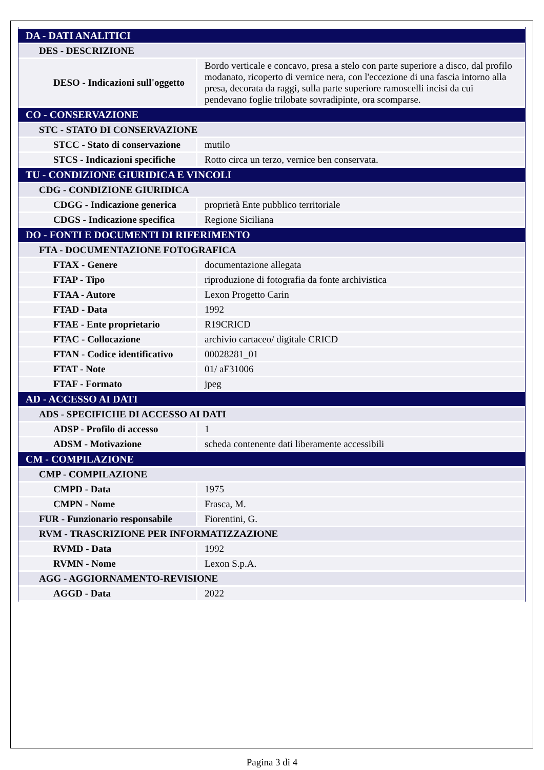| DA - DATI ANALITICI | |
| DES - DESCRIZIONE | |
| DESO - Indicazioni sull'oggetto | Bordo verticale e concavo, presa a stelo con parte superiore a disco, dal profilo modanato, ricoperto di vernice nera, con l'eccezione di una fascia intorno alla presa, decorata da raggi, sulla parte superiore ramoscelli incisi da cui pendevano foglie trilobate sovradipinte, ora scomparse. |
| CO - CONSERVAZIONE | |
| STC - STATO DI CONSERVAZIONE | |
| STCC - Stato di conservazione | mutilo |
| STCS - Indicazioni specifiche | Rotto circa un terzo, vernice ben conservata. |
| TU - CONDIZIONE GIURIDICA E VINCOLI | |
| CDG - CONDIZIONE GIURIDICA | |
| CDGG - Indicazione generica | proprietà Ente pubblico territoriale |
| CDGS - Indicazione specifica | Regione Siciliana |
| DO - FONTI E DOCUMENTI DI RIFERIMENTO | |
| FTA - DOCUMENTAZIONE FOTOGRAFICA | |
| FTAX - Genere | documentazione allegata |
| FTAP - Tipo | riproduzione di fotografia da fonte archivistica |
| FTAA - Autore | Lexon Progetto Carin |
| FTAD - Data | 1992 |
| FTAE - Ente proprietario | R19CRICD |
| FTAC - Collocazione | archivio cartaceo/ digitale CRICD |
| FTAN - Codice identificativo | 00028281_01 |
| FTAT - Note | 01/ aF31006 |
| FTAF - Formato | jpeg |
| AD - ACCESSO AI DATI | |
| ADS - SPECIFICHE DI ACCESSO AI DATI | |
| ADSP - Profilo di accesso | 1 |
| ADSM - Motivazione | scheda contenente dati liberamente accessibili |
| CM - COMPILAZIONE | |
| CMP - COMPILAZIONE | |
| CMPD - Data | 1975 |
| CMPN - Nome | Frasca, M. |
| FUR - Funzionario responsabile | Fiorentini, G. |
| RVM - TRASCRIZIONE PER INFORMATIZZAZIONE | |
| RVMD - Data | 1992 |
| RVMN - Nome | Lexon S.p.A. |
| AGG - AGGIORNAMENTO-REVISIONE | |
| AGGD - Data | 2022 |
Pagina 3 di 4